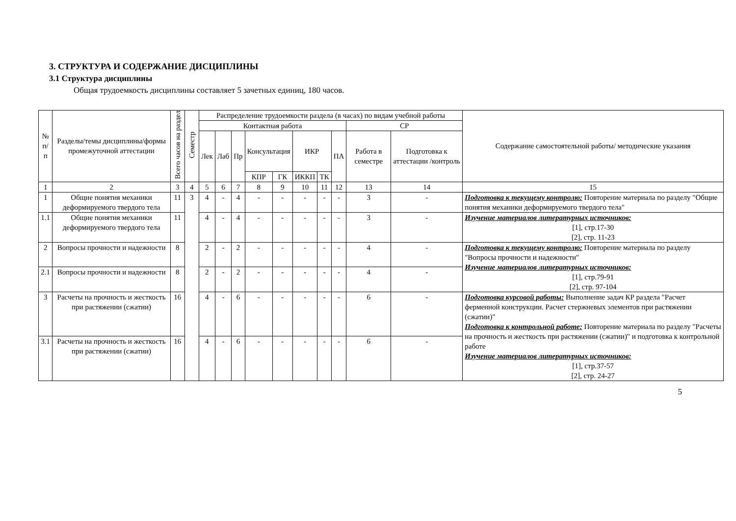3. СТРУКТУРА И СОДЕРЖАНИЕ ДИСЦИПЛИНЫ
3.1 Структура дисциплины
Общая трудоемкость дисциплины составляет 5 зачетных единиц, 180 часов.
| № п/п | Разделы/темы дисциплины/формы промежуточной аттестации | Всего часов на раздел | Семестр | Распределение трудоемкости раздела (в часах) по видам учебной работы | | | | | | | | | | Содержание самостоятельной работы/ методические указания |
| --- | --- | --- | --- | --- | --- | --- | --- | --- | --- | --- | --- | --- | --- | --- |
| | | | | Контактная работа | | | | | | | | СР | | |
| | | | | Лек | Лаб | Пр | Консультация | | ИКР | | ПА | Работа в семестре | Подготовка к аттестации /контроль | |
| | | | | | | | КПР | ГК | ИККП | ТК | | | | |
| 1 | 2 | 3 | 4 | 5 | 6 | 7 | 8 | 9 | 10 | 11 | 12 | 13 | 14 | 15 |
| 1 | Общие понятия механики деформируемого твердого тела | 11 | 3 | 4 | - | 4 | - | - | - | - | - | 3 | - | Подготовка к текущему контролю: Повторение материала по разделу "Общие понятия механики деформируемого твердого тела" |
| 1.1 | Общие понятия механики деформируемого твердого тела | 11 | | 4 | - | 4 | - | - | - | - | - | 3 | - | Изучение материалов литературных источников: [1], стр.17-30 [2], стр. 11-23 |
| 2 | Вопросы прочности и надежности | 8 | | 2 | - | 2 | - | - | - | - | - | 4 | - | Подготовка к текущему контролю: Повторение материала по разделу "Вопросы прочности и надежности" Изучение материалов литературных источников: [1], стр.79-91 [2], стр. 97-104 |
| 2.1 | Вопросы прочности и надежности | 8 | | 2 | - | 2 | - | - | - | - | - | 4 | - | |
| 3 | Расчеты на прочность и жесткость при растяжении (сжатии) | 16 | | 4 | - | 6 | - | - | - | - | - | 6 | - | Подготовка курсовой работы: Выполнение задач КР раздела "Расчет ферменной конструкции. Расчет стержневых элементов при растяжении (сжатии)" Подготовка к контрольной работе: Повторение материала по разделу "Расчеты на прочность и жесткость при растяжении (сжатии)" и подготовка к контрольной работе Изучение материалов литературных источников: [1], стр.37-57 [2], стр. 24-27 |
| 3.1 | Расчеты на прочность и жесткость при растяжении (сжатии) | 16 | | 4 | - | 6 | - | - | - | - | - | 6 | - | |
5